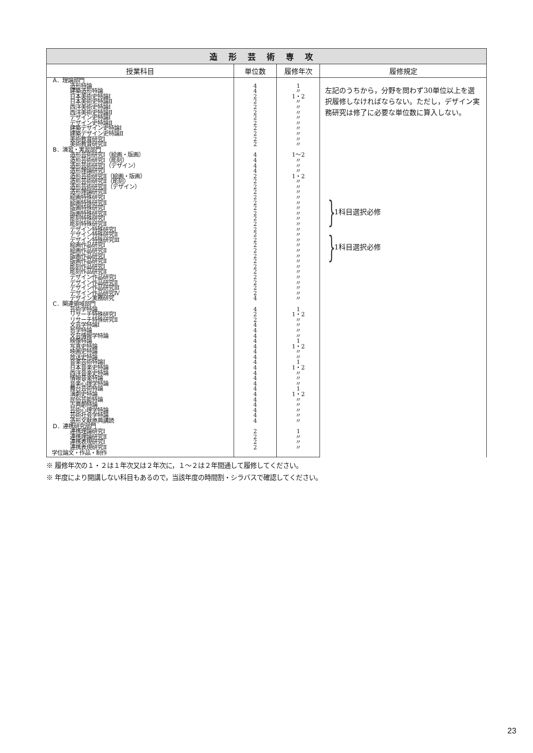| 造形芸術専攻 | | | |
| --- | --- | --- | --- |
| 授業科目 | 単位数 | 履修年次 | 履修規定 |
| A．理論部門 | | | 左記のうちから，分野を問わず30単位以上を選択履修しなければならない。ただし，デザイン実務研究は修了に必要な単位数に算入しない。 } 1科目選択必修 } 1科目選択必修 |
| 造形特論 | 4 | 1 | |
| 建築造形特論 | 4 | 〃 | |
| 日本美術史特論Ⅰ | 2 | 1・2 | |
| 日本美術史特論Ⅱ | 2 | 〃 | |
| 西洋美術史特論Ⅰ | 2 | 〃 | |
| 西洋美術史特論Ⅱ | 2 | 〃 | |
| デザイン史特論Ⅰ | 2 | 〃 | |
| デザイン史特論Ⅱ | 2 | 〃 | |
| 建築デザイン史特論Ⅰ | 2 | 〃 | |
| 建築デザイン史特論Ⅱ | 2 | 〃 | |
| 美術教育研究Ⅰ | 2 | 〃 | |
| 美術教育研究Ⅱ | 2 | 〃 | |
| B．演習・実習部門 | | | |
| 造形芸術研究Ⅰ（絵画・版画） | 4 | 1～2 | |
| 造形芸術研究Ⅰ（彫刻） | 4 | 〃 | |
| 造形芸術研究Ⅰ（デザイン） | 4 | 〃 | |
| 造形理論研究Ⅰ | 4 | 〃 | |
| 造形芸術研究Ⅱ（絵画・版画） | 2 | 1・2 | |
| 造形芸術研究Ⅱ（彫刻） | 2 | 〃 | |
| 造形芸術研究Ⅱ（デザイン） | 2 | 〃 | |
| 造形理論研究Ⅱ | 2 | 〃 | |
| 絵画特殊研究Ⅰ | 2 | 〃 | |
| 絵画特殊研究Ⅱ | 2 | 〃 | |
| 版画特殊研究Ⅰ | 2 | 〃 | |
| 版画特殊研究Ⅱ | 2 | 〃 | |
| 彫刻特殊研究Ⅰ | 2 | 〃 | |
| 彫刻特殊研究Ⅱ | 2 | 〃 | |
| デザイン特殊研究Ⅰ | 2 | 〃 | |
| デザイン特殊研究Ⅱ | 2 | 〃 | |
| デザイン特殊研究Ⅲ | 2 | 〃 | |
| 絵画作品研究Ⅰ | 2 | 〃 | |
| 絵画作品研究Ⅱ | 2 | 〃 | |
| 版画作品研究Ⅰ | 2 | 〃 | |
| 版画作品研究Ⅱ | 2 | 〃 | |
| 彫刻作品研究Ⅰ | 2 | 〃 | |
| 彫刻作品研究Ⅱ | 2 | 〃 | |
| デザイン作品研究Ⅰ | 2 | 〃 | |
| デザイン作品研究Ⅱ | 2 | 〃 | |
| デザイン作品研究Ⅲ | 2 | 〃 | |
| デザイン作品研究Ⅳ | 2 | 〃 | |
| デザイン実務研究 | 4 | 〃 | |
| C．関連領域部門 | | | |
| 芸術学特論 | 4 | 1 | |
| リサーチ特殊研究Ⅰ | 2 | 1・2 | |
| リサーチ特殊研究Ⅱ | 2 | 〃 | |
| 文芸学特論Ⅰ | 4 | 〃 | |
| 哲学特論 | 4 | 〃 | |
| 文芸情報学特論 | 4 | 〃 | |
| 映像特論 | 4 | 1 | |
| 写真史特論 | 4 | 1・2 | |
| 映画史特論 | 4 | 〃 | |
| 放送史特論 | 4 | 〃 | |
| 音楽芸術特論Ⅰ | 4 | 1 | |
| 日本音楽史特論 | 4 | 1・2 | |
| 西洋音楽史特論 | 4 | 〃 | |
| 情報音楽特論 | 4 | 〃 | |
| 音楽心理学特論 | 4 | 〃 | |
| 舞台芸術特論 | 4 | 1 | |
| 演劇史特論 | 4 | 1・2 | |
| 民俗芸能特論 | 4 | 〃 | |
| 古典劇特論 | 4 | 〃 | |
| 芸術心理学特論 | 4 | 〃 | |
| 芸術社会学特論 | 4 | 〃 | |
| 造形文献原典講読 | 4 | 〃 | |
| D．連携研究部門 | | | |
| 連携理論研究Ⅰ | 2 | 1 | |
| 連携理論研究Ⅱ | 2 | 〃 | |
| 連携表現研究Ⅰ | 2 | 〃 | |
| 連携表現研究Ⅱ | 2 | 〃 | |
| 学位論文・作品・制作 | | | |
※ 履修年次の１・２は１年次又は２年次に，１～２は２年間通して履修してください。
※ 年度により開講しない科目もあるので，当該年度の時間割・シラバスで確認してください。
23